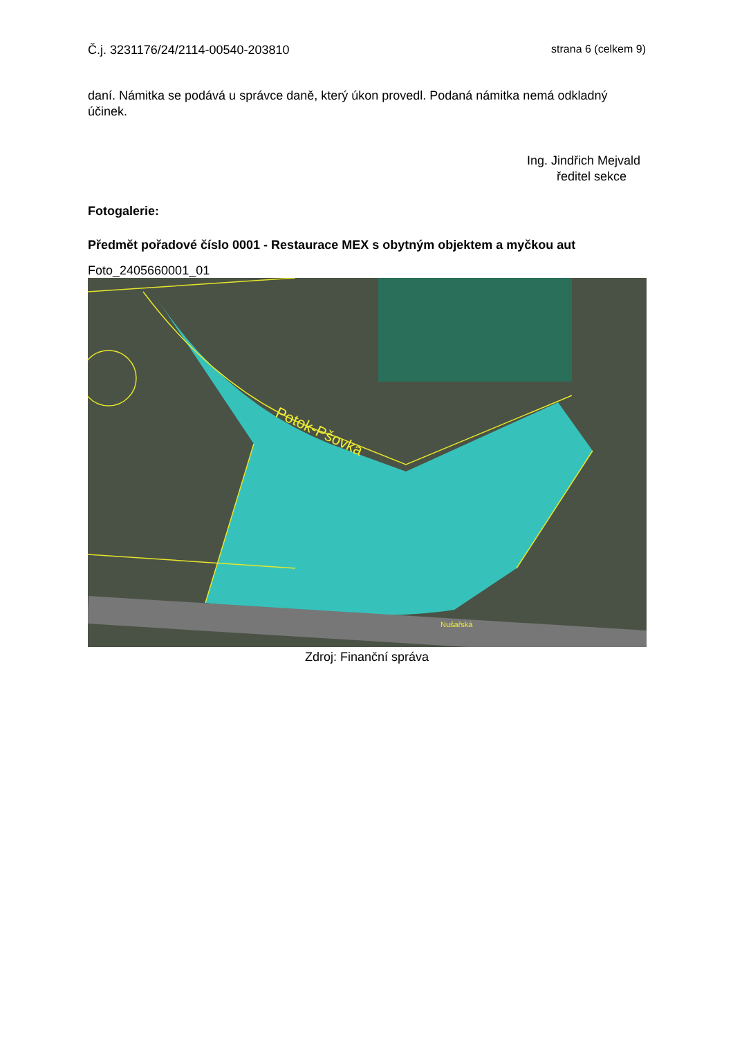Č.j. 3231176/24/2114-00540-203810 strana 6 (celkem 9)
daní. Námitka se podává u správce daně, který úkon provedl. Podaná námitka nemá odkladný účinek.
Ing. Jindřich Mejvald
ředitel sekce
Fotogalerie:
Předmět pořadové číslo 0001 - Restaurace MEX s obytným objektem a myčkou aut
Foto_2405660001_01
Potok-Pšovka
Nušařská
Zdroj: Finanční správa